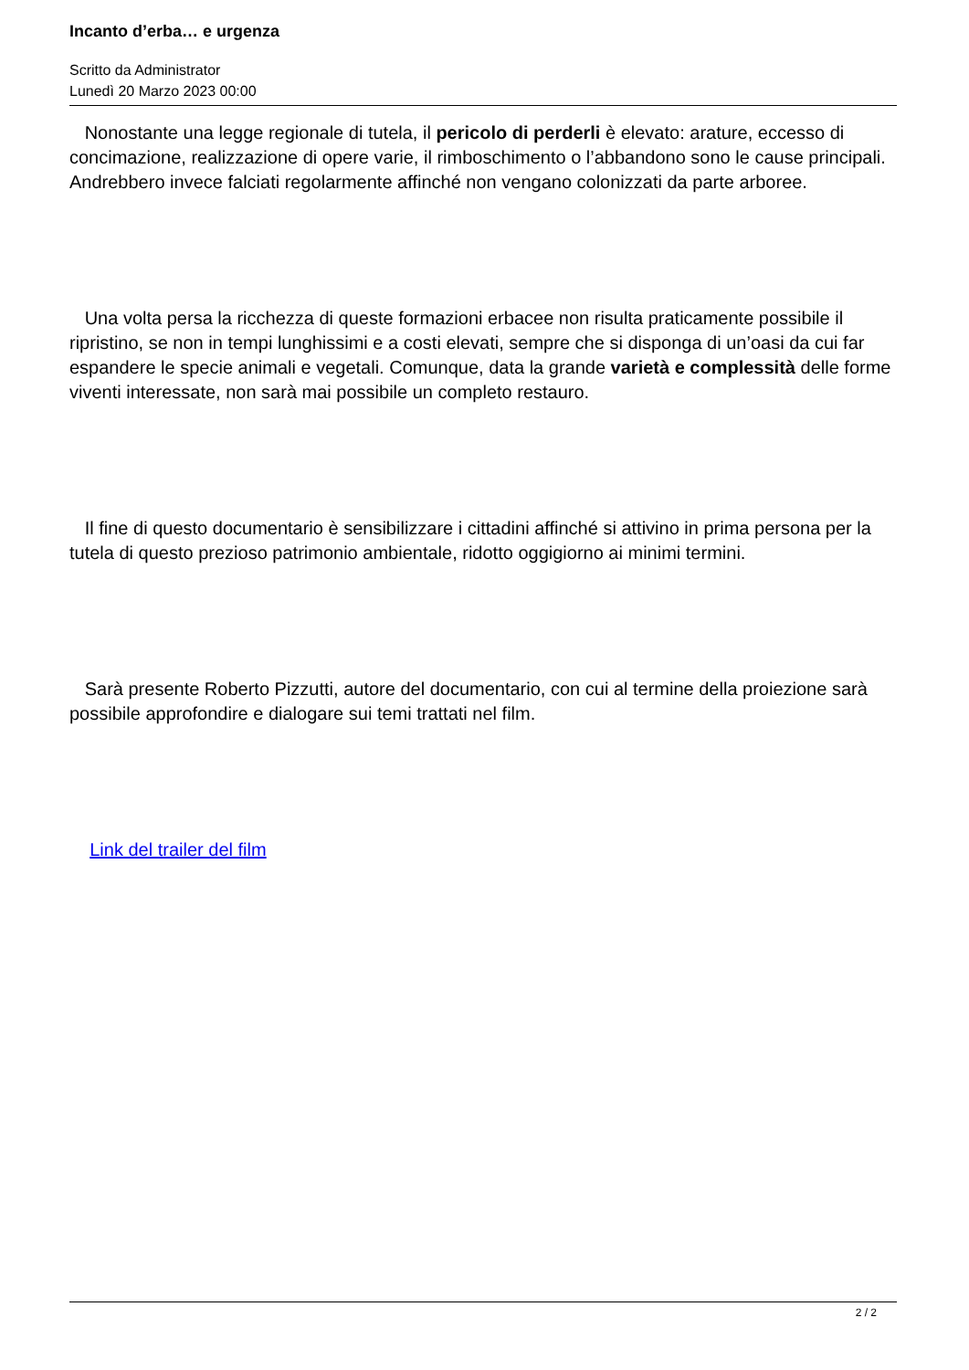Incanto d’erba… e urgenza
Scritto da Administrator
Lunedì 20 Marzo 2023 00:00
Nonostante una legge regionale di tutela, il pericolo di perderli è elevato: arature, eccesso di concimazione, realizzazione di opere varie, il rimboschimento o l’abbandono sono le cause principali. Andrebbero invece falciati regolarmente affinché non vengano colonizzati da parte arboree.
Una volta persa la ricchezza di queste formazioni erbacee non risulta praticamente possibile il ripristino, se non in tempi lunghissimi e a costi elevati, sempre che si disponga di un’oasi da cui far espandere le specie animali e vegetali. Comunque, data la grande varietà e complessità delle forme viventi interessate, non sarà mai possibile un completo restauro.
Il fine di questo documentario è sensibilizzare i cittadini affinché si attivino in prima persona per la tutela di questo prezioso patrimonio ambientale, ridotto oggigiorno ai minimi termini.
Sarà presente Roberto Pizzutti, autore del documentario, con cui al termine della proiezione sarà possibile approfondire e dialogare sui temi trattati nel film.
Link del trailer del film
2 / 2